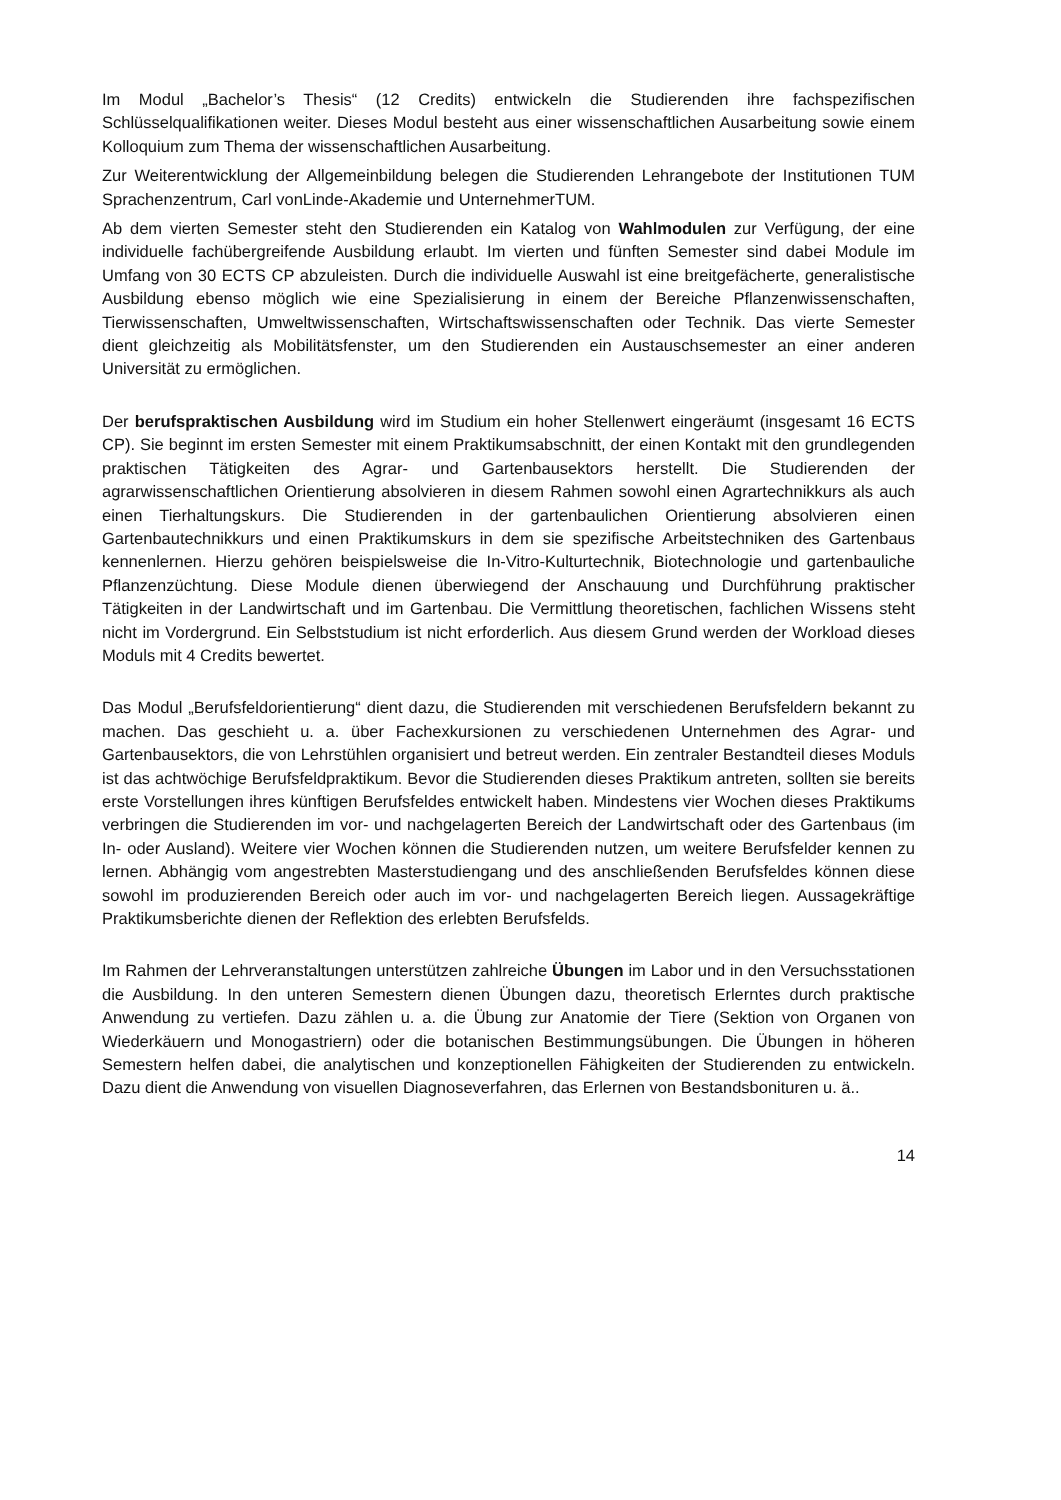Im Modul „Bachelor’s Thesis“ (12 Credits) entwickeln die Studierenden ihre fachspezifischen Schlüsselqualifikationen weiter. Dieses Modul besteht aus einer wissenschaftlichen Ausarbeitung sowie einem Kolloquium zum Thema der wissenschaftlichen Ausarbeitung.
Zur Weiterentwicklung der Allgemeinbildung belegen die Studierenden Lehrangebote der Institutionen TUM Sprachenzentrum, Carl vonLinde-Akademie und UnternehmerTUM.
Ab dem vierten Semester steht den Studierenden ein Katalog von Wahlmodulen zur Verfügung, der eine individuelle fachübergreifende Ausbildung erlaubt. Im vierten und fünften Semester sind dabei Module im Umfang von 30 ECTS CP abzuleisten. Durch die individuelle Auswahl ist eine breitgefächerte, generalistische Ausbildung ebenso möglich wie eine Spezialisierung in einem der Bereiche Pflanzenwissenschaften, Tierwissenschaften, Umweltwissenschaften, Wirtschaftswissenschaften oder Technik. Das vierte Semester dient gleichzeitig als Mobilitätsfenster, um den Studierenden ein Austauschsemester an einer anderen Universität zu ermöglichen.
Der berufspraktischen Ausbildung wird im Studium ein hoher Stellenwert eingeräumt (insgesamt 16 ECTS CP). Sie beginnt im ersten Semester mit einem Praktikumsabschnitt, der einen Kontakt mit den grundlegenden praktischen Tätigkeiten des Agrar- und Gartenbausektors herstellt. Die Studierenden der agrarwissenschaftlichen Orientierung absolvieren in diesem Rahmen sowohl einen Agrartechnikkurs als auch einen Tierhaltungskurs. Die Studierenden in der gartenbaulichen Orientierung absolvieren einen Gartenbautechnikkurs und einen Praktikumskurs in dem sie spezifische Arbeitstechniken des Gartenbaus kennenlernen. Hierzu gehören beispielsweise die In-Vitro-Kulturtechnik, Biotechnologie und gartenbauliche Pflanzenzüchtung. Diese Module dienen überwiegend der Anschauung und Durchführung praktischer Tätigkeiten in der Landwirtschaft und im Gartenbau. Die Vermittlung theoretischen, fachlichen Wissens steht nicht im Vordergrund. Ein Selbststudium ist nicht erforderlich. Aus diesem Grund werden der Workload dieses Moduls mit 4 Credits bewertet.
Das Modul „Berufsfeldorientierung“ dient dazu, die Studierenden mit verschiedenen Berufsfeldern bekannt zu machen. Das geschieht u. a. über Fachexkursionen zu verschiedenen Unternehmen des Agrar- und Gartenbausektors, die von Lehrstühlen organisiert und betreut werden. Ein zentraler Bestandteil dieses Moduls ist das achtwöchige Berufsfeldpraktikum. Bevor die Studierenden dieses Praktikum antreten, sollten sie bereits erste Vorstellungen ihres künftigen Berufsfeldes entwickelt haben. Mindestens vier Wochen dieses Praktikums verbringen die Studierenden im vor- und nachgelagerten Bereich der Landwirtschaft oder des Gartenbaus (im In- oder Ausland). Weitere vier Wochen können die Studierenden nutzen, um weitere Berufsfelder kennen zu lernen. Abhängig vom angestrebten Masterstudiengang und des anschließenden Berufsfeldes können diese sowohl im produzierenden Bereich oder auch im vor- und nachgelagerten Bereich liegen. Aussagekräftige Praktikumsberichte dienen der Reflektion des erlebten Berufsfelds.
Im Rahmen der Lehrveranstaltungen unterstützen zahlreiche Übungen im Labor und in den Versuchsstationen die Ausbildung. In den unteren Semestern dienen Übungen dazu, theoretisch Erlerntes durch praktische Anwendung zu vertiefen. Dazu zählen u. a. die Übung zur Anatomie der Tiere (Sektion von Organen von Wiederkäuern und Monogastriern) oder die botanischen Bestimmungsübungen. Die Übungen in höheren Semestern helfen dabei, die analytischen und konzeptionellen Fähigkeiten der Studierenden zu entwickeln. Dazu dient die Anwendung von visuellen Diagnoseverfahren, das Erlernen von Bestandsbonituren u. ä..
14